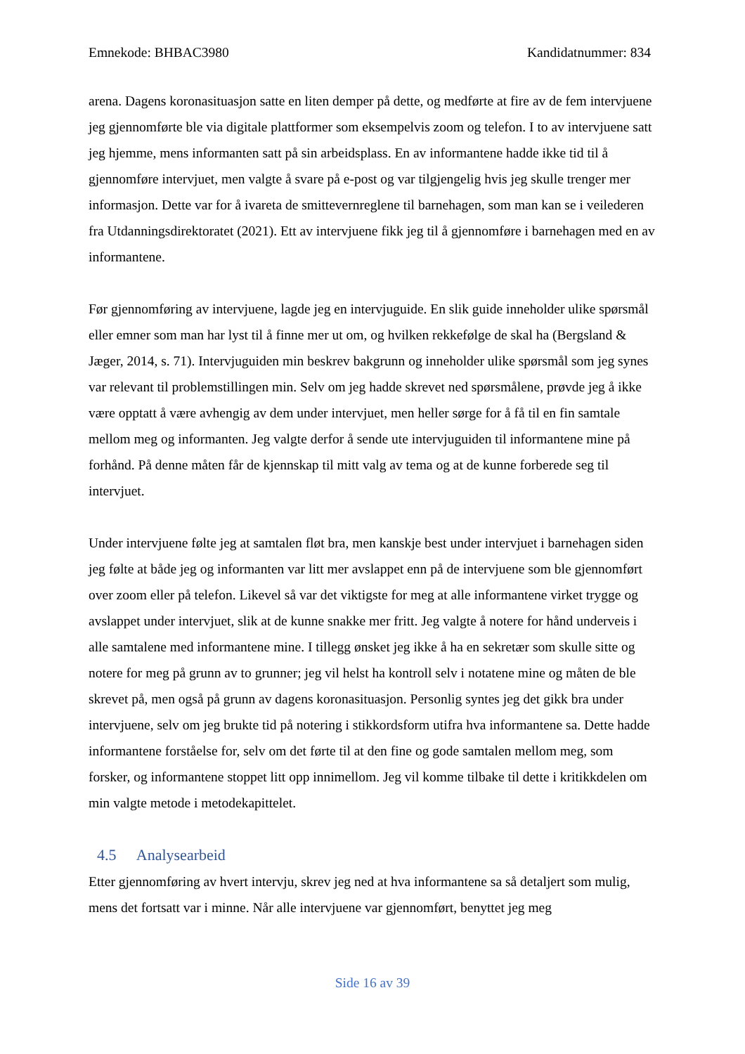Emnekode: BHBAC3980 Kandidatnummer: 834
arena. Dagens koronasituasjon satte en liten demper på dette, og medførte at fire av de fem intervjuene jeg gjennomførte ble via digitale plattformer som eksempelvis zoom og telefon. I to av intervjuene satt jeg hjemme, mens informanten satt på sin arbeidsplass. En av informantene hadde ikke tid til å gjennomføre intervjuet, men valgte å svare på e-post og var tilgjengelig hvis jeg skulle trenger mer informasjon. Dette var for å ivareta de smittevernreglene til barnehagen, som man kan se i veilederen fra Utdanningsdirektoratet (2021). Ett av intervjuene fikk jeg til å gjennomføre i barnehagen med en av informantene.
Før gjennomføring av intervjuene, lagde jeg en intervjuguide. En slik guide inneholder ulike spørsmål eller emner som man har lyst til å finne mer ut om, og hvilken rekkefølge de skal ha (Bergsland & Jæger, 2014, s. 71). Intervjuguiden min beskrev bakgrunn og inneholder ulike spørsmål som jeg synes var relevant til problemstillingen min. Selv om jeg hadde skrevet ned spørsmålene, prøvde jeg å ikke være opptatt å være avhengig av dem under intervjuet, men heller sørge for å få til en fin samtale mellom meg og informanten. Jeg valgte derfor å sende ute intervjuguiden til informantene mine på forhånd. På denne måten får de kjennskap til mitt valg av tema og at de kunne forberede seg til intervjuet.
Under intervjuene følte jeg at samtalen fløt bra, men kanskje best under intervjuet i barnehagen siden jeg følte at både jeg og informanten var litt mer avslappet enn på de intervjuene som ble gjennomført over zoom eller på telefon. Likevel så var det viktigste for meg at alle informantene virket trygge og avslappet under intervjuet, slik at de kunne snakke mer fritt. Jeg valgte å notere for hånd underveis i alle samtalene med informantene mine. I tillegg ønsket jeg ikke å ha en sekretær som skulle sitte og notere for meg på grunn av to grunner; jeg vil helst ha kontroll selv i notatene mine og måten de ble skrevet på, men også på grunn av dagens koronasituasjon. Personlig syntes jeg det gikk bra under intervjuene, selv om jeg brukte tid på notering i stikkordsform utifra hva informantene sa. Dette hadde informantene forståelse for, selv om det førte til at den fine og gode samtalen mellom meg, som forsker, og informantene stoppet litt opp innimellom. Jeg vil komme tilbake til dette i kritikkdelen om min valgte metode i metodekapittelet.
4.5 Analysearbeid
Etter gjennomføring av hvert intervju, skrev jeg ned at hva informantene sa så detaljert som mulig, mens det fortsatt var i minne. Når alle intervjuene var gjennomført, benyttet jeg meg
Side 16 av 39